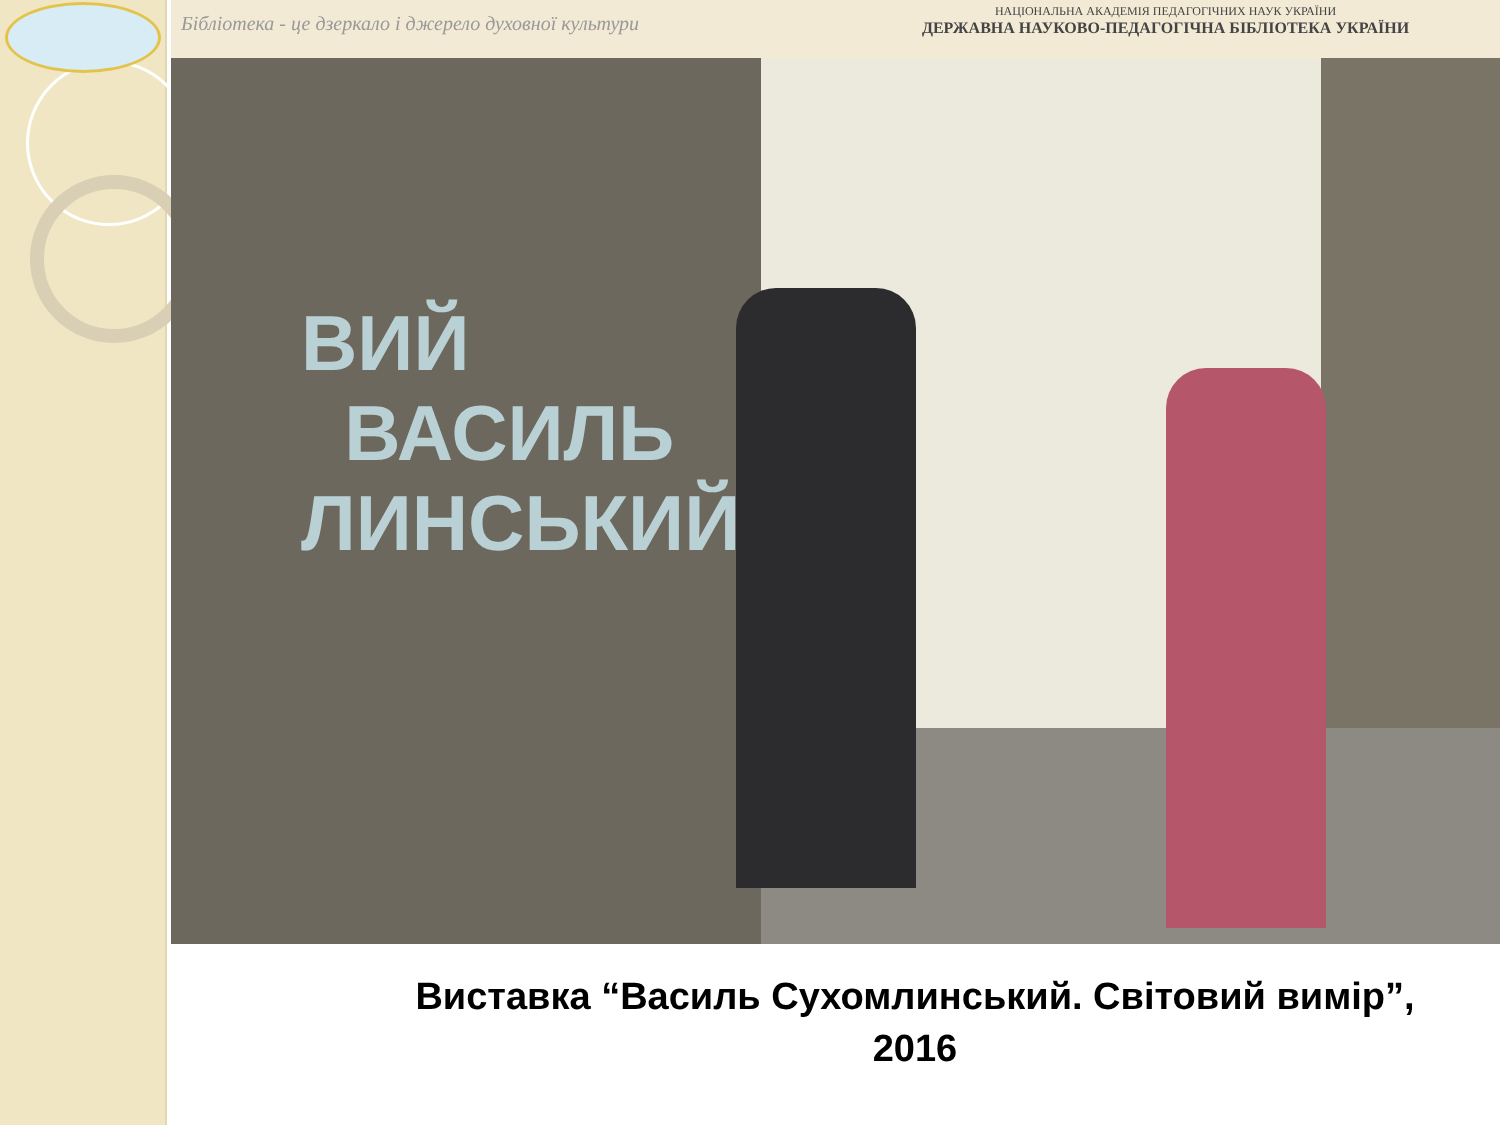Бібліотека - це дзеркало і джерело духовної культури
НАЦІОНАЛЬНА АКАДЕМІЯ ПЕДАГОГІЧНИХ НАУК УКРАЇНИ
ДЕРЖАВНА НАУКОВО-ПЕДАГОГІЧНА БІБЛІОТЕКА УКРАЇНИ
ВИЙ
ВАСИЛЬ
ЛИНСЬКИЙ
Виставка “Василь Сухомлинський. Світовий вимір”,
2016